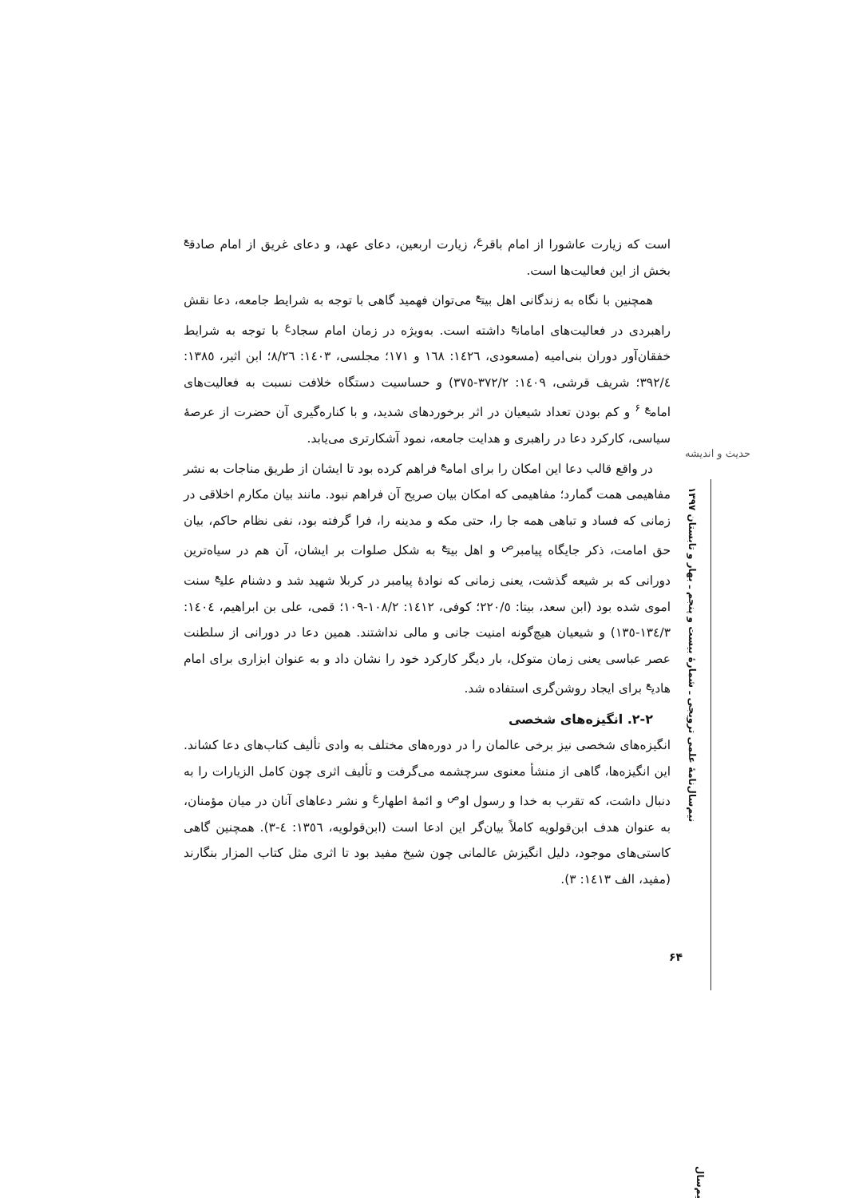حدیث و اندیشه
نیم‌سال‌نامهٔ علمی ترویجی ـ شمارهٔ بیست و پنجم ـ بهار و تابستان ۱۳۹۷
است که زیارت عاشورا از امام باقر<sup>ع</sup>، زیارت اربعین، دعای عهد، و دعای غریق از امام صادق<sup>ع</sup> بخش از این فعالیت‌ها است.
همچنین با نگاه به زندگانی اهل بیت<sup>ع</sup> می‌توان فهمید گاهی با توجه به شرایط جامعه، دعا نقش راهبردی در فعالیت‌های امامان<sup>ع</sup> داشته است. به‌ویژه در زمان امام سجاد<sup>ع</sup> با توجه به شرایط خفقان‌آور دوران بنی‌امیه (مسعودی، ١٤٢٦: ١٦٨ و ١٧١؛ مجلسی، ١٤٠٣: ٨/٢٦؛ ابن اثیر، ١٣٨٥: ٣٩٢/٤؛ شریف قرشی، ١٤٠٩: ٣٧٢/٢-٣٧٥) و حساسیت دستگاه خلافت نسبت به فعالیت‌های امام<sup>ع ۶</sup> و کم بودن تعداد شیعیان در اثر برخوردهای شدید، و با کناره‌گیری آن حضرت از عرصهٔ سیاسی، کارکرد دعا در راهبری و هدایت جامعه، نمود آشکارتری می‌یابد.
در واقع قالب دعا این امکان را برای امام<sup>ع</sup> فراهم کرده بود تا ایشان از طریق مناجات به نشر مفاهیمی همت گمارد؛ مفاهیمی که امکان بیان صریح آن فراهم نبود. مانند بیان مکارم اخلاقی در زمانی که فساد و تباهی همه جا را، حتی مکه و مدینه را، فرا گرفته بود، نفی نظام حاکم، بیان حق امامت، ذکر جایگاه پیامبر<sup>ص</sup> و اهل بیت<sup>ع</sup> به شکل صلوات بر ایشان، آن هم در سیاه‌ترین دورانی که بر شیعه گذشت، یعنی زمانی که نوادهٔ پیامبر در کربلا شهید شد و دشنام علی<sup>ع</sup> سنت اموی شده بود (ابن سعد، بیتا: ٢٢٠/٥؛ کوفی، ١٤١٢: ١٠٨/٢-١٠٩؛ قمی، علی بن ابراهیم، ١٤٠٤: ١٣٤/٣-١٣٥) و شیعیان هیچ‌گونه امنیت جانی و مالی نداشتند. همین دعا در دورانی از سلطنت عصر عباسی یعنی زمان متوکل، بار دیگر کارکرد خود را نشان داد و به عنوان ابزاری برای امام هادی<sup>ع</sup> برای ایجاد روشن‌گری استفاده شد.
۲-۲. انگیزه‌های شخصی
انگیزه‌های شخصی نیز برخی عالمان را در دوره‌های مختلف به وادی تألیف کتاب‌های دعا کشاند. این انگیزه‌ها، گاهی از منشأ معنوی سرچشمه می‌گرفت و تألیف اثری چون کامل الزیارات را به دنبال داشت، که تقرب به خدا و رسول او<sup>ص</sup> و ائمهٔ اطهار<sup>ع</sup> و نشر دعاهای آنان در میان مؤمنان، به عنوان هدف ابن‌قولویه کاملاً بیان‌گر این ادعا است (ابن‌قولویه، ١٣٥٦: ٤-٣). همچنین گاهی کاستی‌های موجود، دلیل انگیزش عالمانی چون شیخ مفید بود تا اثری مثل کتاب المزار بنگارند (مفید، الف ١٤١٣: ٣).
۶۴
نیم‌سال